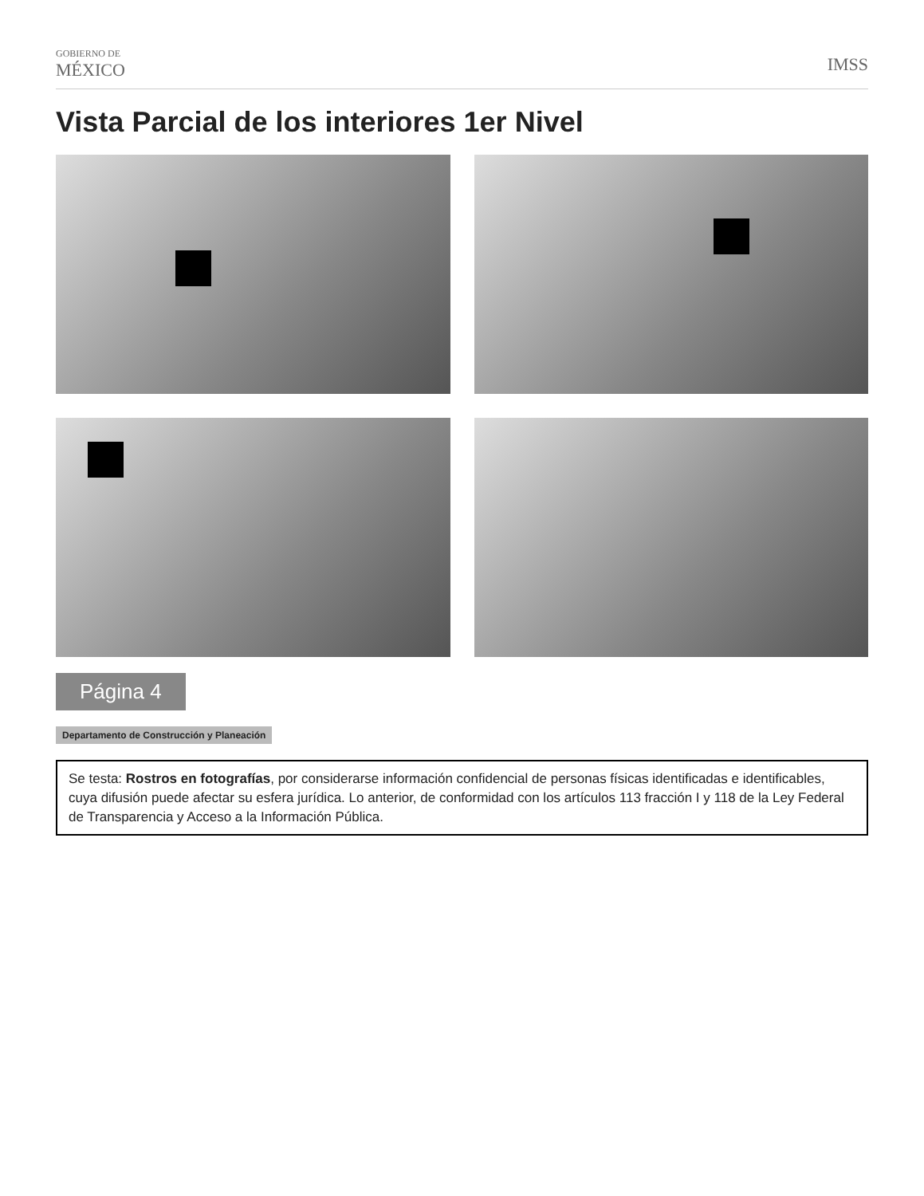GOBIERNO DE
MÉXICO
IMSS
Vista Parcial de los interiores 1er Nivel
Página 4
Departamento de Construcción y Planeación
Se testa: Rostros en fotografías, por considerarse información confidencial de personas físicas identificadas e identificables, cuya difusión puede afectar su esfera jurídica. Lo anterior, de conformidad con los artículos 113 fracción I y 118 de la Ley Federal de Transparencia y Acceso a la Información Pública.